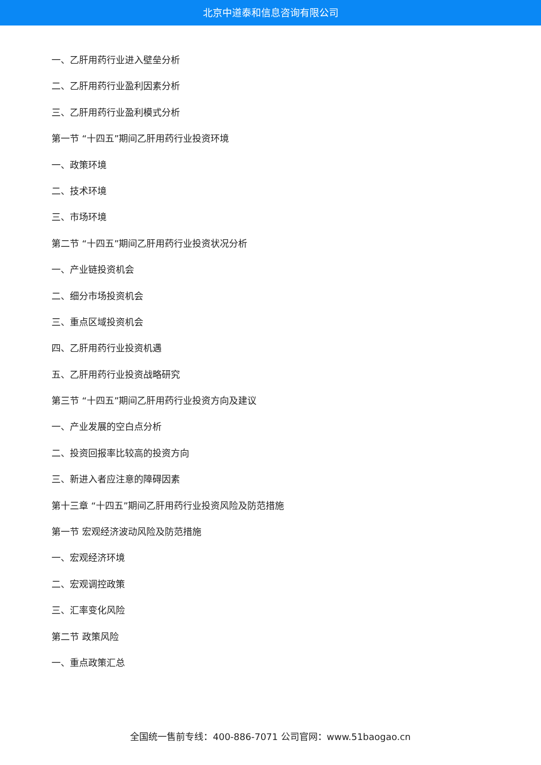北京中道泰和信息咨询有限公司
一、乙肝用药行业进入壁垒分析
二、乙肝用药行业盈利因素分析
三、乙肝用药行业盈利模式分析
第一节 “十四五”期间乙肝用药行业投资环境
一、政策环境
二、技术环境
三、市场环境
第二节 “十四五”期间乙肝用药行业投资状况分析
一、产业链投资机会
二、细分市场投资机会
三、重点区域投资机会
四、乙肝用药行业投资机遇
五、乙肝用药行业投资战略研究
第三节 “十四五”期间乙肝用药行业投资方向及建议
一、产业发展的空白点分析
二、投资回报率比较高的投资方向
三、新进入者应注意的障碍因素
第十三章 “十四五”期间乙肝用药行业投资风险及防范措施
第一节 宏观经济波动风险及防范措施
一、宏观经济环境
二、宏观调控政策
三、汇率变化风险
第二节 政策风险
一、重点政策汇总
全国统一售前专线：400-886-7071 公司官网：www.51baogao.cn